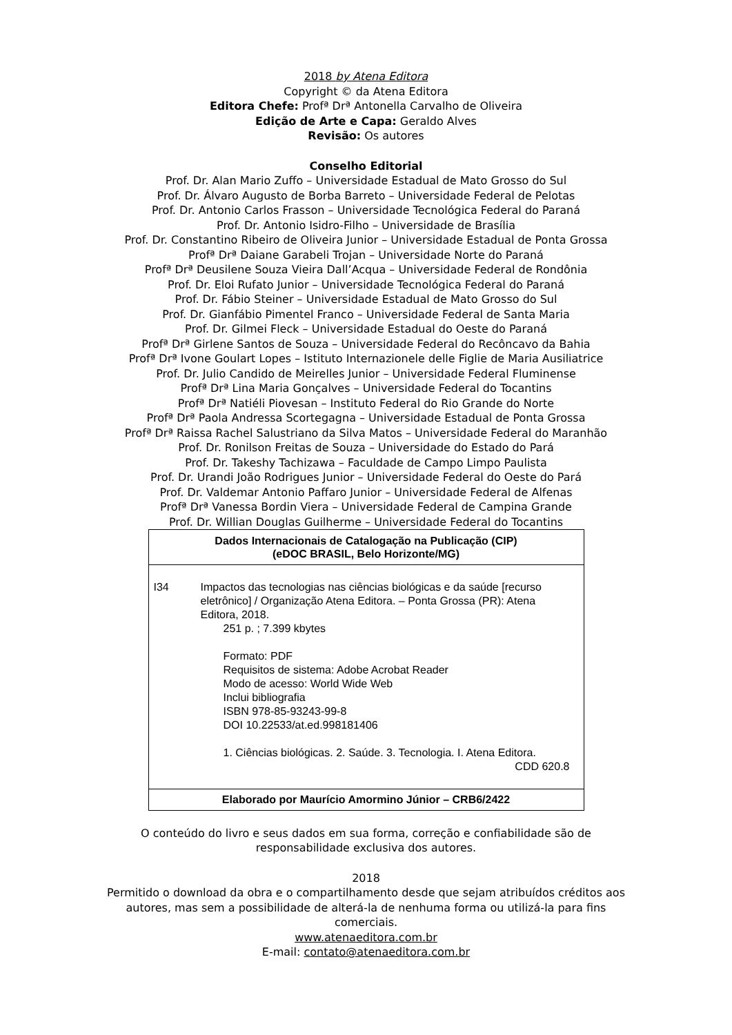2018 by Atena Editora
Copyright © da Atena Editora
Editora Chefe: Profª Drª Antonella Carvalho de Oliveira
Edição de Arte e Capa: Geraldo Alves
Revisão: Os autores
Conselho Editorial
Prof. Dr. Alan Mario Zuffo – Universidade Estadual de Mato Grosso do Sul
Prof. Dr. Álvaro Augusto de Borba Barreto – Universidade Federal de Pelotas
Prof. Dr. Antonio Carlos Frasson – Universidade Tecnológica Federal do Paraná
Prof. Dr. Antonio Isidro-Filho – Universidade de Brasília
Prof. Dr. Constantino Ribeiro de Oliveira Junior – Universidade Estadual de Ponta Grossa
Profª Drª Daiane Garabeli Trojan – Universidade Norte do Paraná
Profª Drª Deusilene Souza Vieira Dall’Acqua – Universidade Federal de Rondônia
Prof. Dr. Eloi Rufato Junior – Universidade Tecnológica Federal do Paraná
Prof. Dr. Fábio Steiner – Universidade Estadual de Mato Grosso do Sul
Prof. Dr. Gianfábio Pimentel Franco – Universidade Federal de Santa Maria
Prof. Dr. Gilmei Fleck – Universidade Estadual do Oeste do Paraná
Profª Drª Girlene Santos de Souza – Universidade Federal do Recôncavo da Bahia
Profª Drª Ivone Goulart Lopes – Istituto Internazionele delle Figlie de Maria Ausiliatrice
Prof. Dr. Julio Candido de Meirelles Junior – Universidade Federal Fluminense
Profª Drª Lina Maria Gonçalves – Universidade Federal do Tocantins
Profª Drª Natiéli Piovesan – Instituto Federal do Rio Grande do Norte
Profª Drª Paola Andressa Scortegagna – Universidade Estadual de Ponta Grossa
Profª Drª Raissa Rachel Salustriano da Silva Matos – Universidade Federal do Maranhão
Prof. Dr. Ronilson Freitas de Souza – Universidade do Estado do Pará
Prof. Dr. Takeshy Tachizawa – Faculdade de Campo Limpo Paulista
Prof. Dr. Urandi João Rodrigues Junior – Universidade Federal do Oeste do Pará
Prof. Dr. Valdemar Antonio Paffaro Junior – Universidade Federal de Alfenas
Profª Drª Vanessa Bordin Viera – Universidade Federal de Campina Grande
Prof. Dr. Willian Douglas Guilherme – Universidade Federal do Tocantins
Dados Internacionais de Catalogação na Publicação (CIP)
(eDOC BRASIL, Belo Horizonte/MG)
I34 Impactos das tecnologias nas ciências biológicas e da saúde [recurso eletrônico] / Organização Atena Editora. – Ponta Grossa (PR): Atena Editora, 2018.
251 p. ; 7.399 kbytes
Formato: PDF
Requisitos de sistema: Adobe Acrobat Reader
Modo de acesso: World Wide Web
Inclui bibliografia
ISBN 978-85-93243-99-8
DOI 10.22533/at.ed.998181406
1. Ciências biológicas. 2. Saúde. 3. Tecnologia. I. Atena Editora.
CDD 620.8
Elaborado por Maurício Amormino Júnior – CRB6/2422
O conteúdo do livro e seus dados em sua forma, correção e confiabilidade são de
responsabilidade exclusiva dos autores.
2018
Permitido o download da obra e o compartilhamento desde que sejam atribuídos créditos aos
autores, mas sem a possibilidade de alterá-la de nenhuma forma ou utilizá-la para fins
comerciais.
www.atenaeditora.com.br
E-mail: contato@atenaeditora.com.br